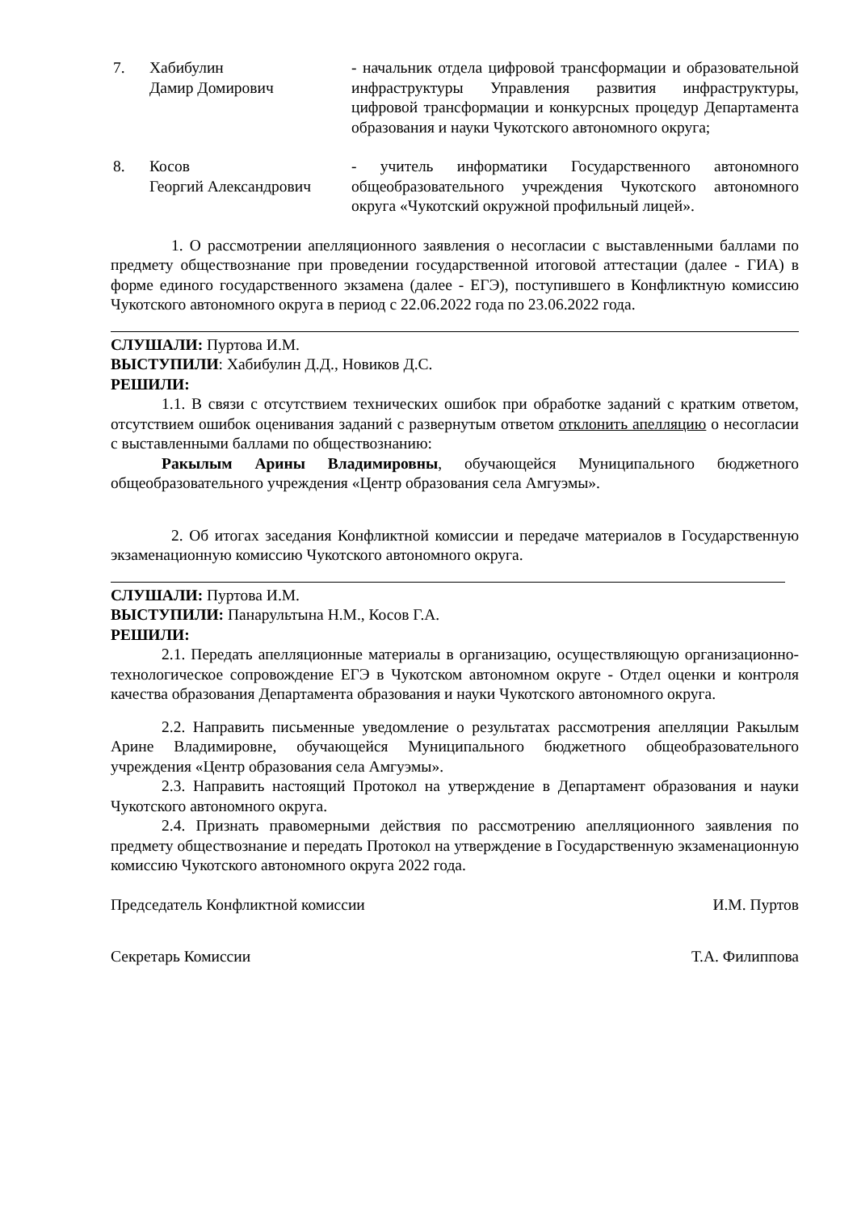7. Хабибулин
Дамир Домирович
- начальник отдела цифровой трансформации и образовательной инфраструктуры Управления развития инфраструктуры, цифровой трансформации и конкурсных процедур Департамента образования и науки Чукотского автономного округа;
8. Косов
Георгий Александрович
- учитель информатики Государственного автономного общеобразовательного учреждения Чукотского автономного округа «Чукотский окружной профильный лицей».
1. О рассмотрении апелляционного заявления о несогласии с выставленными баллами по предмету обществознание при проведении государственной итоговой аттестации (далее - ГИА) в форме единого государственного экзамена (далее - ЕГЭ), поступившего в Конфликтную комиссию Чукотского автономного округа в период с 22.06.2022 года по 23.06.2022 года.
СЛУШАЛИ: Пуртова И.М.
ВЫСТУПИЛИ: Хабибулин Д.Д., Новиков Д.С.
РЕШИЛИ:
1.1. В связи с отсутствием технических ошибок при обработке заданий с кратким ответом, отсутствием ошибок оценивания заданий с развернутым ответом отклонить апелляцию о несогласии с выставленными баллами по обществознанию:
Ракылым Арины Владимировны, обучающейся Муниципального бюджетного общеобразовательного учреждения «Центр образования села Амгуэмы».
2. Об итогах заседания Конфликтной комиссии и передаче материалов в Государственную экзаменационную комиссию Чукотского автономного округа.
СЛУШАЛИ: Пуртова И.М.
ВЫСТУПИЛИ: Панарультына Н.М., Косов Г.А.
РЕШИЛИ:
2.1. Передать апелляционные материалы в организацию, осуществляющую организационно-технологическое сопровождение ЕГЭ в Чукотском автономном округе - Отдел оценки и контроля качества образования Департамента образования и науки Чукотского автономного округа.
2.2. Направить письменные уведомление о результатах рассмотрения апелляции Ракылым Арине Владимировне, обучающейся Муниципального бюджетного общеобразовательного учреждения «Центр образования села Амгуэмы».
2.3. Направить настоящий Протокол на утверждение в Департамент образования и науки Чукотского автономного округа.
2.4. Признать правомерными действия по рассмотрению апелляционного заявления по предмету обществознание и передать Протокол на утверждение в Государственную экзаменационную комиссию Чукотского автономного округа 2022 года.
Председатель Конфликтной комиссии И.М. Пуртов
Секретарь Комиссии Т.А. Филиппова